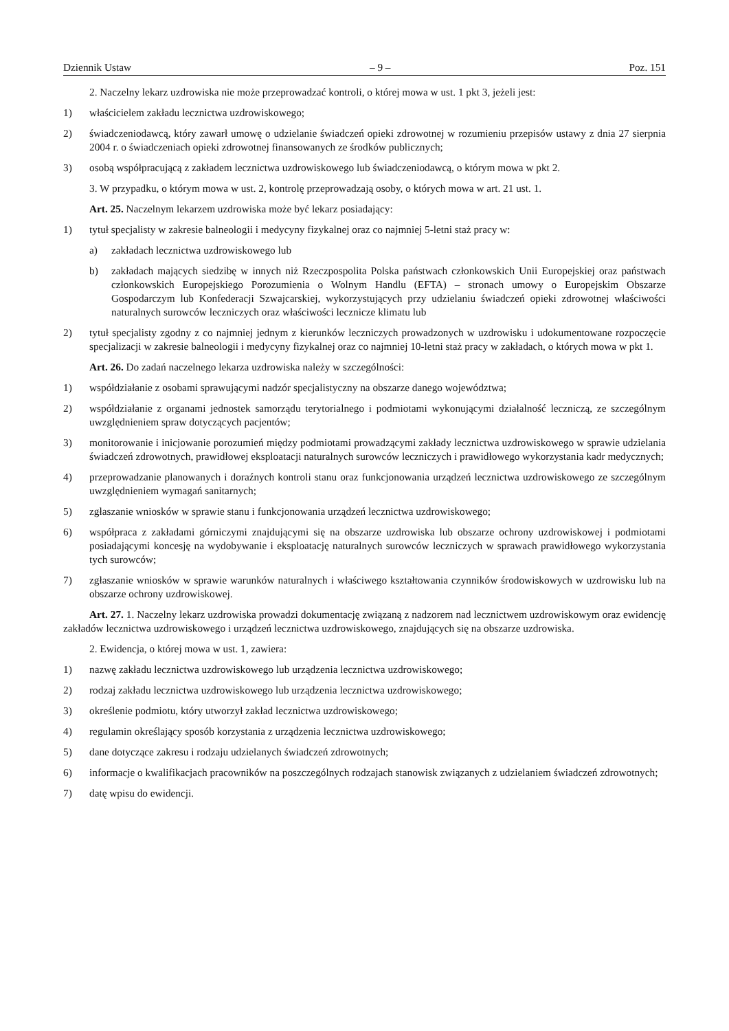Dziennik Ustaw – 9 – Poz. 151
2. Naczelny lekarz uzdrowiska nie może przeprowadzać kontroli, o której mowa w ust. 1 pkt 3, jeżeli jest:
1) właścicielem zakładu lecznictwa uzdrowiskowego;
2) świadczeniodawcą, który zawarł umowę o udzielanie świadczeń opieki zdrowotnej w rozumieniu przepisów ustawy z dnia 27 sierpnia 2004 r. o świadczeniach opieki zdrowotnej finansowanych ze środków publicznych;
3) osobą współpracującą z zakładem lecznictwa uzdrowiskowego lub świadczeniodawcą, o którym mowa w pkt 2.
3. W przypadku, o którym mowa w ust. 2, kontrolę przeprowadzają osoby, o których mowa w art. 21 ust. 1.
Art. 25. Naczelnym lekarzem uzdrowiska może być lekarz posiadający:
1) tytuł specjalisty w zakresie balneologii i medycyny fizykalnej oraz co najmniej 5-letni staż pracy w:
a) zakładach lecznictwa uzdrowiskowego lub
b) zakładach mających siedzibę w innych niż Rzeczpospolita Polska państwach członkowskich Unii Europejskiej oraz państwach członkowskich Europejskiego Porozumienia o Wolnym Handlu (EFTA) – stronach umowy o Europejskim Obszarze Gospodarczym lub Konfederacji Szwajcarskiej, wykorzystujących przy udzielaniu świadczeń opieki zdrowotnej właściwości naturalnych surowców leczniczych oraz właściwości lecznicze klimatu lub
2) tytuł specjalisty zgodny z co najmniej jednym z kierunków leczniczych prowadzonych w uzdrowisku i udokumentowane rozpoczęcie specjalizacji w zakresie balneologii i medycyny fizykalnej oraz co najmniej 10-letni staż pracy w zakładach, o których mowa w pkt 1.
Art. 26. Do zadań naczelnego lekarza uzdrowiska należy w szczególności:
1) współdziałanie z osobami sprawującymi nadzór specjalistyczny na obszarze danego województwa;
2) współdziałanie z organami jednostek samorządu terytorialnego i podmiotami wykonującymi działalność leczniczą, ze szczególnym uwzględnieniem spraw dotyczących pacjentów;
3) monitorowanie i inicjowanie porozumień między podmiotami prowadzącymi zakłady lecznictwa uzdrowiskowego w sprawie udzielania świadczeń zdrowotnych, prawidłowej eksploatacji naturalnych surowców leczniczych i prawidłowego wykorzystania kadr medycznych;
4) przeprowadzanie planowanych i doraźnych kontroli stanu oraz funkcjonowania urządzeń lecznictwa uzdrowiskowego ze szczególnym uwzględnieniem wymagań sanitarnych;
5) zgłaszanie wniosków w sprawie stanu i funkcjonowania urządzeń lecznictwa uzdrowiskowego;
6) współpraca z zakładami górniczymi znajdującymi się na obszarze uzdrowiska lub obszarze ochrony uzdrowiskowej i podmiotami posiadającymi koncesję na wydobywanie i eksploatację naturalnych surowców leczniczych w sprawach prawidłowego wykorzystania tych surowców;
7) zgłaszanie wniosków w sprawie warunków naturalnych i właściwego kształtowania czynników środowiskowych w uzdrowisku lub na obszarze ochrony uzdrowiskowej.
Art. 27. 1. Naczelny lekarz uzdrowiska prowadzi dokumentację związaną z nadzorem nad lecznictwem uzdrowiskowym oraz ewidencję zakładów lecznictwa uzdrowiskowego i urządzeń lecznictwa uzdrowiskowego, znajdujących się na obszarze uzdrowiska.
2. Ewidencja, o której mowa w ust. 1, zawiera:
1) nazwę zakładu lecznictwa uzdrowiskowego lub urządzenia lecznictwa uzdrowiskowego;
2) rodzaj zakładu lecznictwa uzdrowiskowego lub urządzenia lecznictwa uzdrowiskowego;
3) określenie podmiotu, który utworzył zakład lecznictwa uzdrowiskowego;
4) regulamin określający sposób korzystania z urządzenia lecznictwa uzdrowiskowego;
5) dane dotyczące zakresu i rodzaju udzielanych świadczeń zdrowotnych;
6) informacje o kwalifikacjach pracowników na poszczególnych rodzajach stanowisk związanych z udzielaniem świadczeń zdrowotnych;
7) datę wpisu do ewidencji.